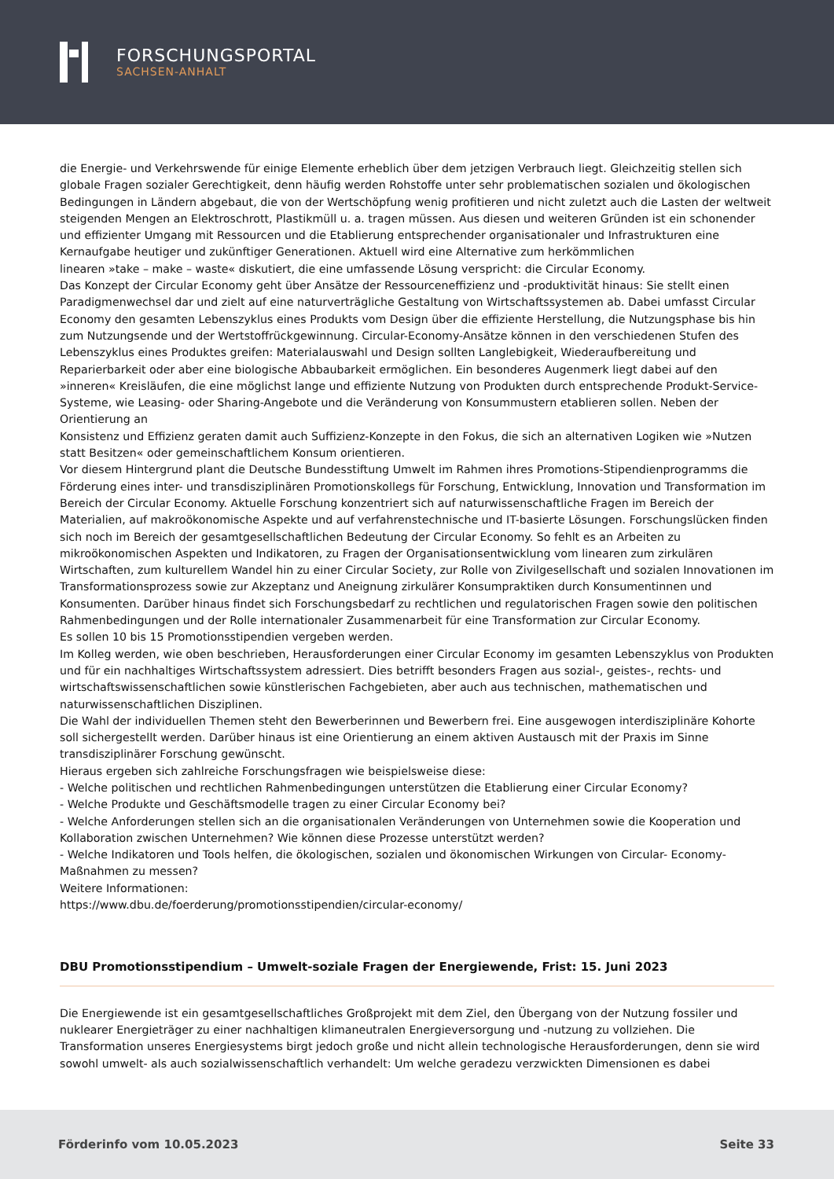FORSCHUNGSPORTAL
SACHSEN-ANHALT
die Energie- und Verkehrswende für einige Elemente erheblich über dem jetzigen Verbrauch liegt. Gleichzeitig stellen sich globale Fragen sozialer Gerechtigkeit, denn häufig werden Rohstoffe unter sehr problematischen sozialen und ökologischen Bedingungen in Ländern abgebaut, die von der Wertschöpfung wenig profitieren und nicht zuletzt auch die Lasten der weltweit steigenden Mengen an Elektroschrott, Plastikmüll u. a. tragen müssen. Aus diesen und weiteren Gründen ist ein schonender und effizienter Umgang mit Ressourcen und die Etablierung entsprechender organisationaler und Infrastrukturen eine Kernaufgabe heutiger und zukünftiger Generationen. Aktuell wird eine Alternative zum herkömmlichen
linearen »take – make – waste« diskutiert, die eine umfassende Lösung verspricht: die Circular Economy.
Das Konzept der Circular Economy geht über Ansätze der Ressourceneffizienz und -produktivität hinaus: Sie stellt einen Paradigmenwechsel dar und zielt auf eine naturverträgliche Gestaltung von Wirtschaftssystemen ab. Dabei umfasst Circular Economy den gesamten Lebenszyklus eines Produkts vom Design über die effiziente Herstellung, die Nutzungsphase bis hin zum Nutzungsende und der Wertstoffrückgewinnung. Circular-Economy-Ansätze können in den verschiedenen Stufen des Lebenszyklus eines Produktes greifen: Materialauswahl und Design sollten Langlebigkeit, Wiederaufbereitung und Reparierbarkeit oder aber eine biologische Abbaubarkeit ermöglichen. Ein besonderes Augenmerk liegt dabei auf den »inneren« Kreisläufen, die eine möglichst lange und effiziente Nutzung von Produkten durch entsprechende Produkt-Service-Systeme, wie Leasing- oder Sharing-Angebote und die Veränderung von Konsummustern etablieren sollen. Neben der Orientierung an
Konsistenz und Effizienz geraten damit auch Suffizienz-Konzepte in den Fokus, die sich an alternativen Logiken wie »Nutzen statt Besitzen« oder gemeinschaftlichem Konsum orientieren.
Vor diesem Hintergrund plant die Deutsche Bundesstiftung Umwelt im Rahmen ihres Promotions-Stipendienprogramms die Förderung eines inter- und transdisziplinären Promotionskollegs für Forschung, Entwicklung, Innovation und Transformation im Bereich der Circular Economy. Aktuelle Forschung konzentriert sich auf naturwissenschaftliche Fragen im Bereich der Materialien, auf makroökonomische Aspekte und auf verfahrenstechnische und IT-basierte Lösungen. Forschungslücken finden sich noch im Bereich der gesamtgesellschaftlichen Bedeutung der Circular Economy. So fehlt es an Arbeiten zu mikroökonomischen Aspekten und Indikatoren, zu Fragen der Organisationsentwicklung vom linearen zum zirkulären Wirtschaften, zum kulturellem Wandel hin zu einer Circular Society, zur Rolle von Zivilgesellschaft und sozialen Innovationen im Transformationsprozess sowie zur Akzeptanz und Aneignung zirkulärer Konsumpraktiken durch Konsumentinnen und Konsumenten. Darüber hinaus findet sich Forschungsbedarf zu rechtlichen und regulatorischen Fragen sowie den politischen Rahmenbedingungen und der Rolle internationaler Zusammenarbeit für eine Transformation zur Circular Economy.
Es sollen 10 bis 15 Promotionsstipendien vergeben werden.
Im Kolleg werden, wie oben beschrieben, Herausforderungen einer Circular Economy im gesamten Lebenszyklus von Produkten und für ein nachhaltiges Wirtschaftssystem adressiert. Dies betrifft besonders Fragen aus sozial-, geistes-, rechts- und wirtschaftswissenschaftlichen sowie künstlerischen Fachgebieten, aber auch aus technischen, mathematischen und naturwissenschaftlichen Disziplinen.
Die Wahl der individuellen Themen steht den Bewerberinnen und Bewerbern frei. Eine ausgewogen interdisziplinäre Kohorte soll sichergestellt werden. Darüber hinaus ist eine Orientierung an einem aktiven Austausch mit der Praxis im Sinne transdisziplinärer Forschung gewünscht.
Hieraus ergeben sich zahlreiche Forschungsfragen wie beispielsweise diese:
- Welche politischen und rechtlichen Rahmenbedingungen unterstützen die Etablierung einer Circular Economy?
- Welche Produkte und Geschäftsmodelle tragen zu einer Circular Economy bei?
- Welche Anforderungen stellen sich an die organisationalen Veränderungen von Unternehmen sowie die Kooperation und Kollaboration zwischen Unternehmen? Wie können diese Prozesse unterstützt werden?
- Welche Indikatoren und Tools helfen, die ökologischen, sozialen und ökonomischen Wirkungen von Circular- Economy-Maßnahmen zu messen?
Weitere Informationen:
https://www.dbu.de/foerderung/promotionsstipendien/circular-economy/
DBU Promotionsstipendium – Umwelt-soziale Fragen der Energiewende, Frist: 15. Juni 2023
Die Energiewende ist ein gesamtgesellschaftliches Großprojekt mit dem Ziel, den Übergang von der Nutzung fossiler und nuklearer Energieträger zu einer nachhaltigen klimaneutralen Energieversorgung und -nutzung zu vollziehen. Die Transformation unseres Energiesystems birgt jedoch große und nicht allein technologische Herausforderungen, denn sie wird sowohl umwelt- als auch sozialwissenschaftlich verhandelt: Um welche geradezu verzwickten Dimensionen es dabei
Förderinfo vom 10.05.2023 Seite 33